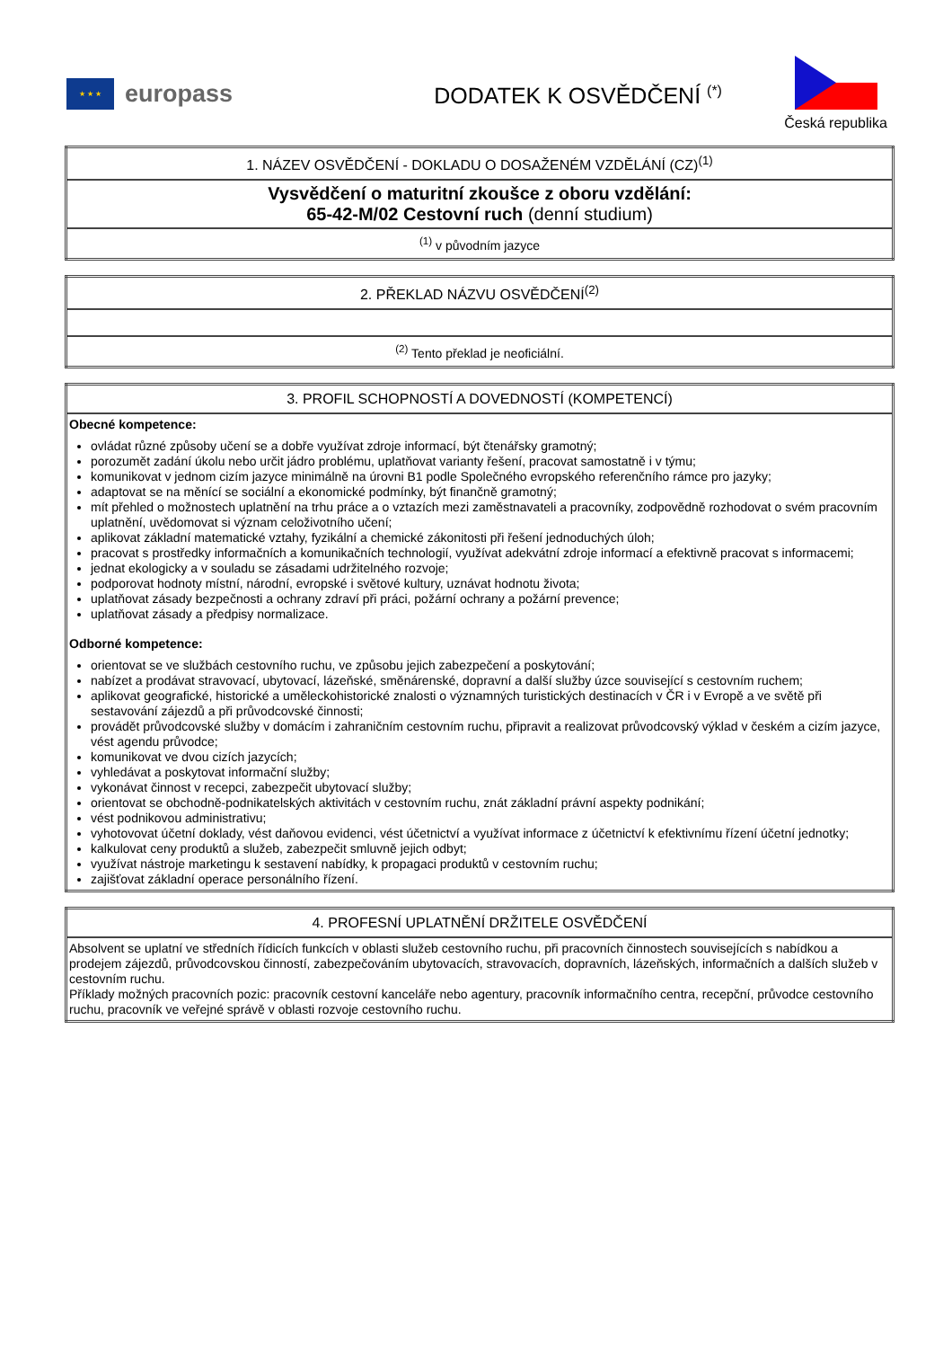★ ★ ★
europass
DODATEK K OSVĚDČENÍ <sup>(*)</sup>
Česká republika
| 1. NÁZEV OSVĚDČENÍ - DOKLADU O DOSAŽENÉM VZDĚLÁNÍ (CZ)<sup>(1)</sup> |
| Vysvědčení o maturitní zkoušce z oboru vzdělání: 65-42-M/02 Cestovní ruch (denní studium) |
| <sup>(1)</sup> v původním jazyce |
| 2. PŘEKLAD NÁZVU OSVĚDČENÍ<sup>(2)</sup> |
| <sup>(2)</sup> Tento překlad je neoficiální. |
| 3. PROFIL SCHOPNOSTÍ A DOVEDNOSTÍ (KOMPETENCÍ) |
| Obecné kompetence: ovládat různé způsoby učení se a dobře využívat zdroje informací, být čtenářsky gramotný; porozumět zadání úkolu nebo určit jádro problému, uplatňovat varianty řešení, pracovat samostatně i v týmu; komunikovat v jednom cizím jazyce minimálně na úrovni B1 podle Společného evropského referenčního rámce pro jazyky; adaptovat se na měnící se sociální a ekonomické podmínky, být finančně gramotný; mít přehled o možnostech uplatnění na trhu práce a o vztazích mezi zaměstnavateli a pracovníky, zodpovědně rozhodovat o svém pracovním uplatnění, uvědomovat si význam celoživotního učení; aplikovat základní matematické vztahy, fyzikální a chemické zákonitosti při řešení jednoduchých úloh; pracovat s prostředky informačních a komunikačních technologií, využívat adekvátní zdroje informací a efektivně pracovat s informacemi; jednat ekologicky a v souladu se zásadami udržitelného rozvoje; podporovat hodnoty místní, národní, evropské i světové kultury, uznávat hodnotu života; uplatňovat zásady bezpečnosti a ochrany zdraví při práci, požární ochrany a požární prevence; uplatňovat zásady a předpisy normalizace. Odborné kompetence: orientovat se ve službách cestovního ruchu, ve způsobu jejich zabezpečení a poskytování; nabízet a prodávat stravovací, ubytovací, lázeňské, směnárenské, dopravní a další služby úzce související s cestovním ruchem; aplikovat geografické, historické a uměleckohistorické znalosti o významných turistických destinacích v ČR i v Evropě a ve světě při sestavování zájezdů a při průvodcovské činnosti; provádět průvodcovské služby v domácím i zahraničním cestovním ruchu, připravit a realizovat průvodcovský výklad v českém a cizím jazyce, vést agendu průvodce; komunikovat ve dvou cizích jazycích; vyhledávat a poskytovat informační služby; vykonávat činnost v recepci, zabezpečit ubytovací služby; orientovat se obchodně-podnikatelských aktivitách v cestovním ruchu, znát základní právní aspekty podnikání; vést podnikovou administrativu; vyhotovovat účetní doklady, vést daňovou evidenci, vést účetnictví a využívat informace z účetnictví k efektivnímu řízení účetní jednotky; kalkulovat ceny produktů a služeb, zabezpečit smluvně jejich odbyt; využívat nástroje marketingu k sestavení nabídky, k propagaci produktů v cestovním ruchu; zajišťovat základní operace personálního řízení. |
| 4. PROFESNÍ UPLATNĚNÍ DRŽITELE OSVĚDČENÍ |
| Absolvent se uplatní ve středních řídicích funkcích v oblasti služeb cestovního ruchu, při pracovních činnostech souvisejících s nabídkou a prodejem zájezdů, průvodcovskou činností, zabezpečováním ubytovacích, stravovacích, dopravních, lázeňských, informačních a dalších služeb v cestovním ruchu. Příklady možných pracovních pozic: pracovník cestovní kanceláře nebo agentury, pracovník informačního centra, recepční, průvodce cestovního ruchu, pracovník ve veřejné správě v oblasti rozvoje cestovního ruchu. |